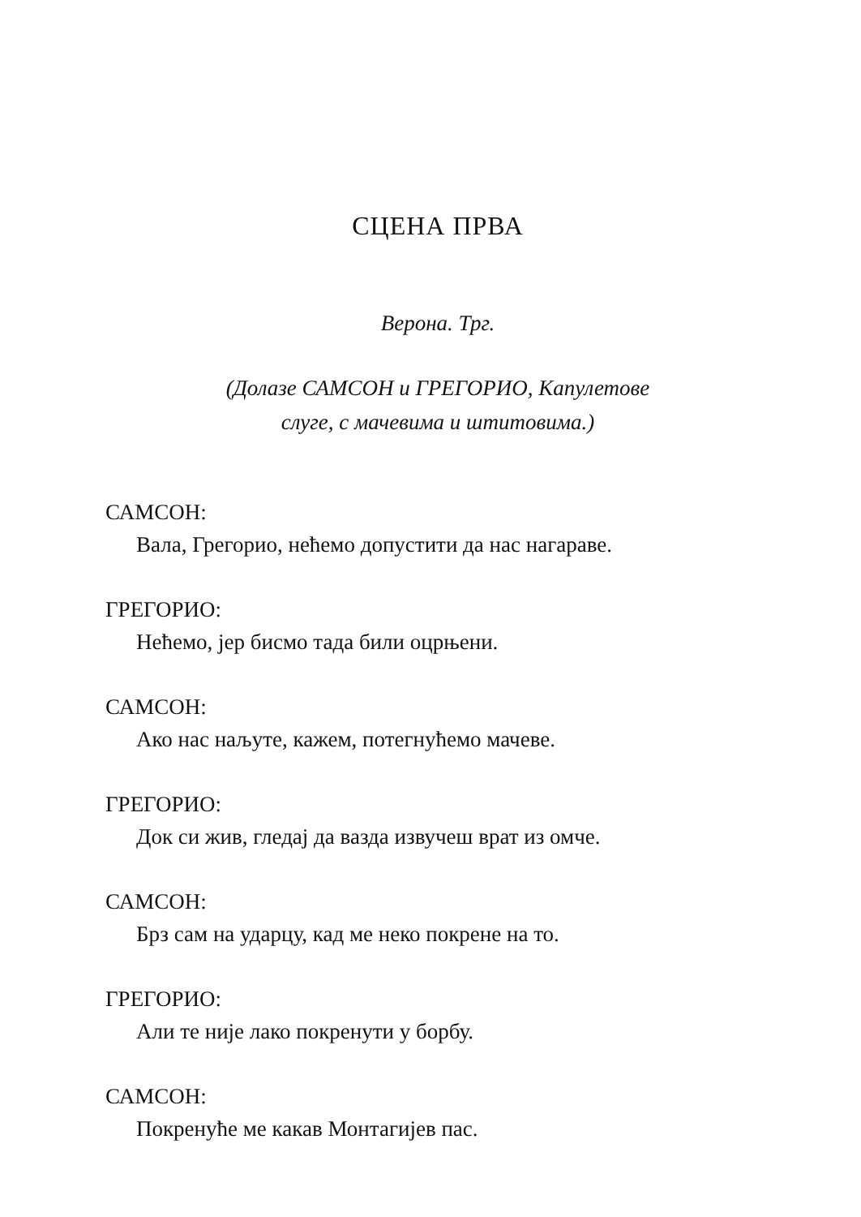СЦЕНА ПРВА
Верона. Трг.
(Долазе САМСОН и ГРЕГОРИО, Капулетове
слуге, с мачевима и штитовима.)
САМСОН:
Вала, Грегорио, нећемо допустити да нас нагараве.
ГРЕГОРИО:
Нећемо, јер бисмо тада били оцрњени.
САМСОН:
Ако нас наљуте, кажем, потегнућемо мачеве.
ГРЕГОРИО:
Док си жив, гледај да вазда извучеш врат из омче.
САМСОН:
Брз сам на ударцу, кад ме неко покрене на то.
ГРЕГОРИО:
Али те није лако покренути у борбу.
САМСОН:
Покренуће ме какав Монтагијев пас.